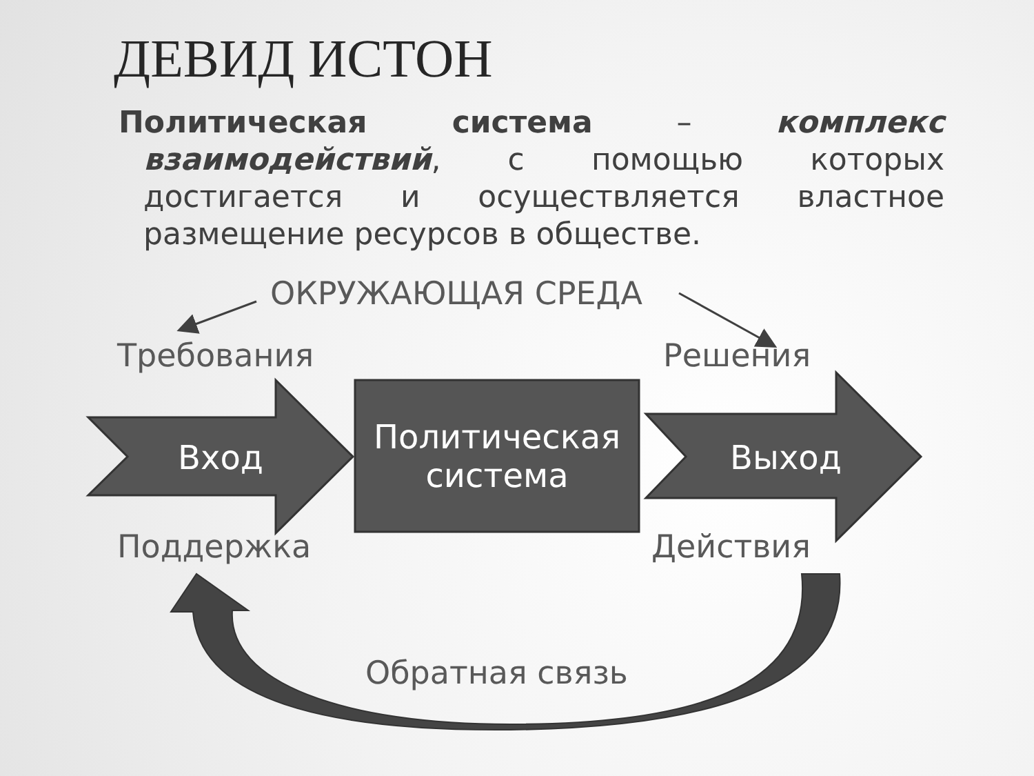ДЕВИД ИСТОН
Политическая система – комплекс взаимодействий, с помощью которых достигается и осуществляется властное размещение ресурсов в обществе.
ОКРУЖАЮЩАЯ СРЕДА
Требования Решения
Вход
Политическая система
Выход
Поддержка Действия
Обратная связь